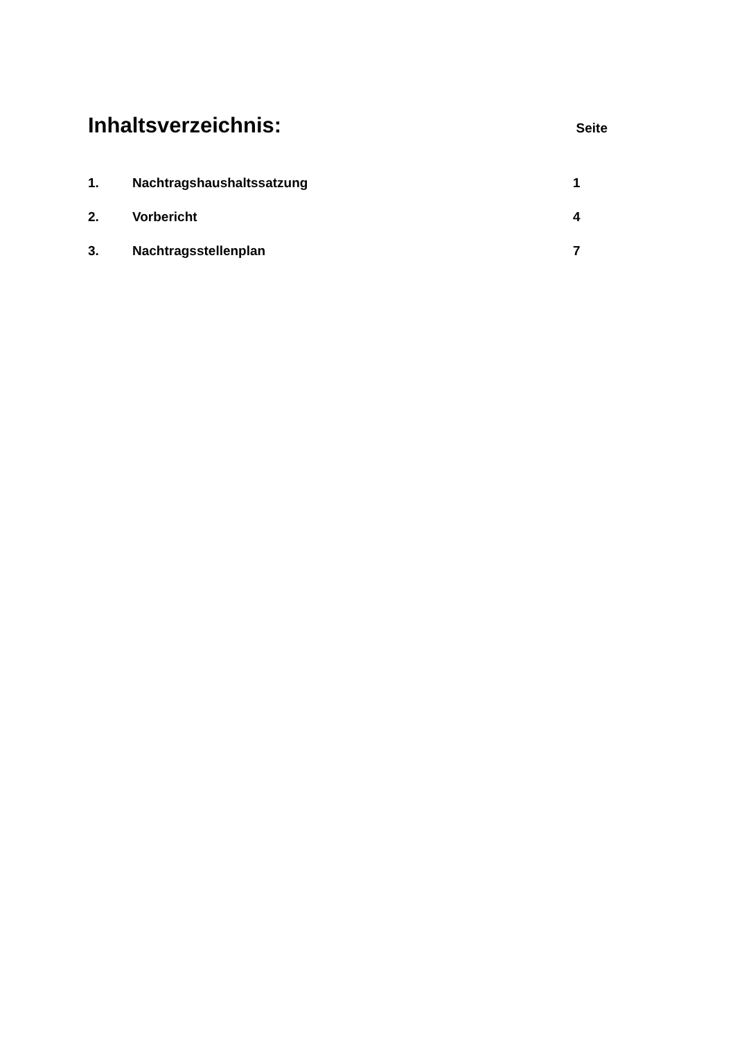Inhaltsverzeichnis:
Seite
| 1. | Nachtragshaushaltssatzung | 1 |
| 2. | Vorbericht | 4 |
| 3. | Nachtragsstellenplan | 7 |